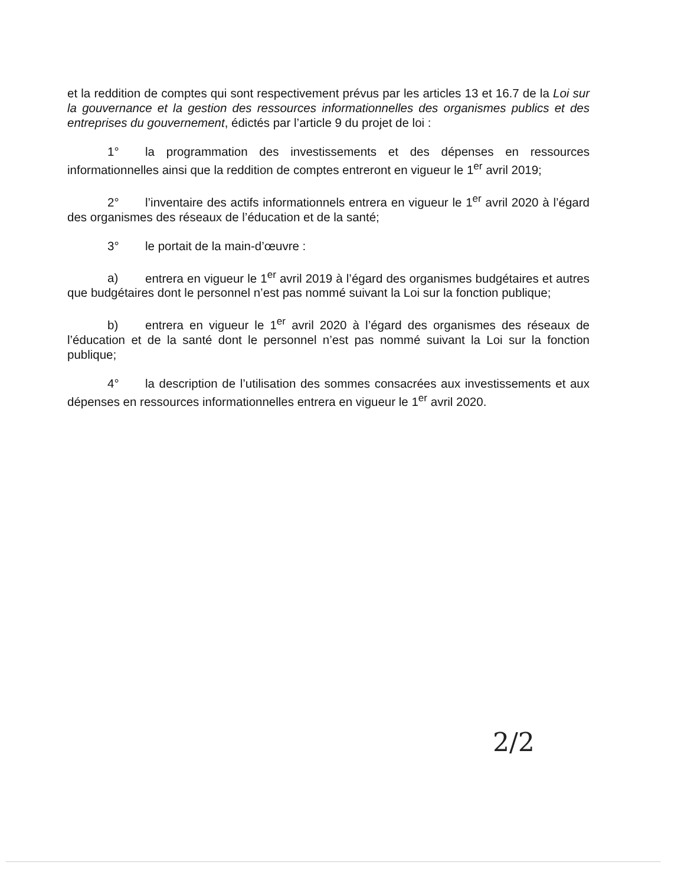et la reddition de comptes qui sont respectivement prévus par les articles 13 et 16.7 de la Loi sur la gouvernance et la gestion des ressources informationnelles des organismes publics et des entreprises du gouvernement, édictés par l’article 9 du projet de loi :
1° la programmation des investissements et des dépenses en ressources informationnelles ainsi que la reddition de comptes entreront en vigueur le 1<sup>er</sup> avril 2019;
2° l’inventaire des actifs informationnels entrera en vigueur le 1<sup>er</sup> avril 2020 à l’égard des organismes des réseaux de l’éducation et de la santé;
3° le portait de la main-d’œuvre :
a) entrera en vigueur le 1<sup>er</sup> avril 2019 à l’égard des organismes budgétaires et autres que budgétaires dont le personnel n’est pas nommé suivant la Loi sur la fonction publique;
b) entrera en vigueur le 1<sup>er</sup> avril 2020 à l’égard des organismes des réseaux de l’éducation et de la santé dont le personnel n’est pas nommé suivant la Loi sur la fonction publique;
4° la description de l’utilisation des sommes consacrées aux investissements et aux dépenses en ressources informationnelles entrera en vigueur le 1<sup>er</sup> avril 2020.
2/2